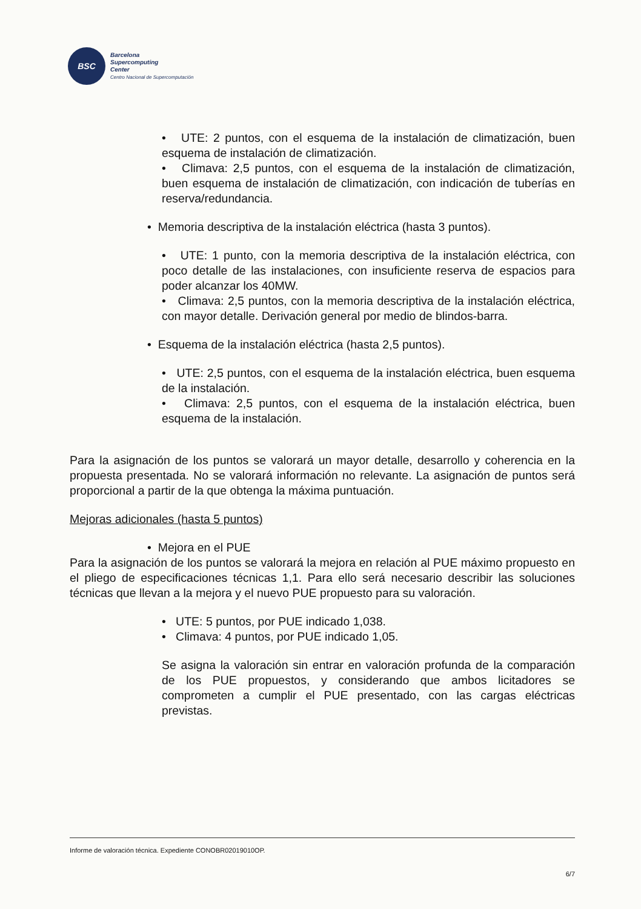BSC
Barcelona
Supercomputing
Center
Centro Nacional de Supercomputación
• UTE: 2 puntos, con el esquema de la instalación de climatización, buen esquema de instalación de climatización.
• Climava: 2,5 puntos, con el esquema de la instalación de climatización, buen esquema de instalación de climatización, con indicación de tuberías en reserva/redundancia.
• Memoria descriptiva de la instalación eléctrica (hasta 3 puntos).
• UTE: 1 punto, con la memoria descriptiva de la instalación eléctrica, con poco detalle de las instalaciones, con insuficiente reserva de espacios para poder alcanzar los 40MW.
• Climava: 2,5 puntos, con la memoria descriptiva de la instalación eléctrica, con mayor detalle. Derivación general por medio de blindos-barra.
• Esquema de la instalación eléctrica (hasta 2,5 puntos).
• UTE: 2,5 puntos, con el esquema de la instalación eléctrica, buen esquema de la instalación.
• Climava: 2,5 puntos, con el esquema de la instalación eléctrica, buen esquema de la instalación.
Para la asignación de los puntos se valorará un mayor detalle, desarrollo y coherencia en la propuesta presentada. No se valorará información no relevante. La asignación de puntos será proporcional a partir de la que obtenga la máxima puntuación.
Mejoras adicionales (hasta 5 puntos)
• Mejora en el PUE
Para la asignación de los puntos se valorará la mejora en relación al PUE máximo propuesto en el pliego de especificaciones técnicas 1,1. Para ello será necesario describir las soluciones técnicas que llevan a la mejora y el nuevo PUE propuesto para su valoración.
• UTE: 5 puntos, por PUE indicado 1,038.
• Climava: 4 puntos, por PUE indicado 1,05.
Se asigna la valoración sin entrar en valoración profunda de la comparación de los PUE propuestos, y considerando que ambos licitadores se comprometen a cumplir el PUE presentado, con las cargas eléctricas previstas.
Informe de valoración técnica. Expediente CONOBR02019010OP.
6/7